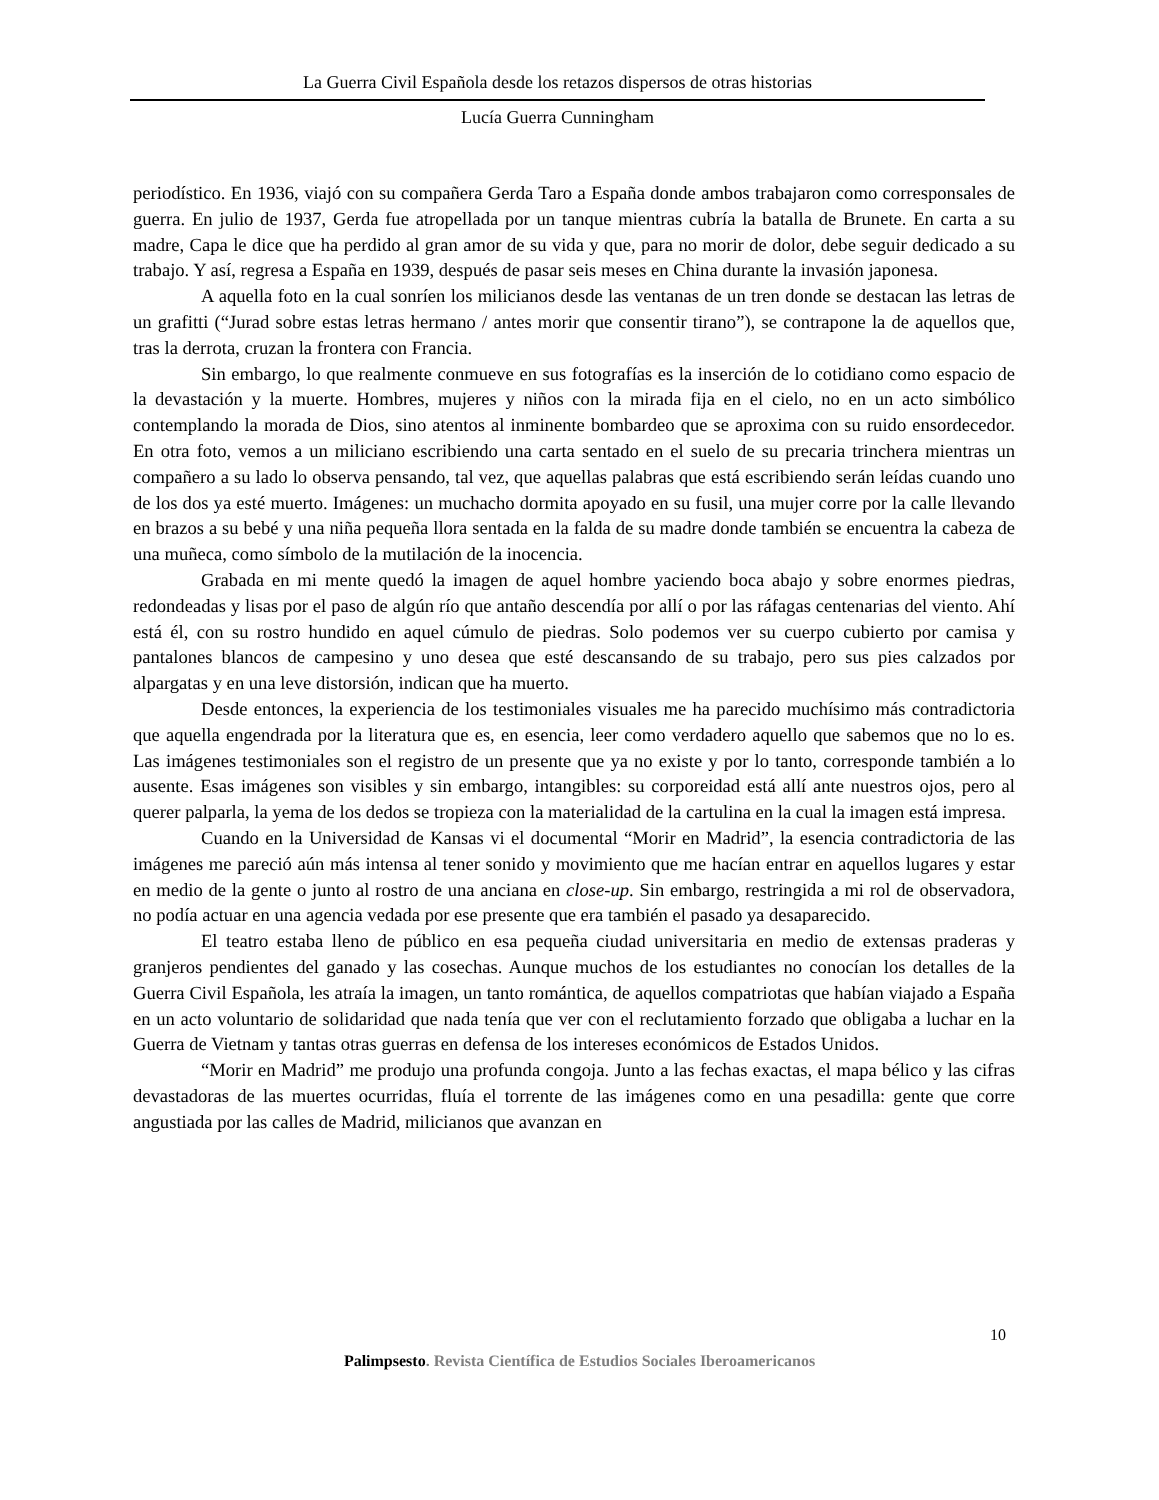La Guerra Civil Española desde los retazos dispersos de otras historias
Lucía Guerra Cunningham
periodístico. En 1936, viajó con su compañera Gerda Taro a España donde ambos trabajaron como corresponsales de guerra. En julio de 1937, Gerda fue atropellada por un tanque mientras cubría la batalla de Brunete. En carta a su madre, Capa le dice que ha perdido al gran amor de su vida y que, para no morir de dolor, debe seguir dedicado a su trabajo. Y así, regresa a España en 1939, después de pasar seis meses en China durante la invasión japonesa.
A aquella foto en la cual sonríen los milicianos desde las ventanas de un tren donde se destacan las letras de un grafitti (“Jurad sobre estas letras hermano / antes morir que consentir tirano”), se contrapone la de aquellos que, tras la derrota, cruzan la frontera con Francia.
Sin embargo, lo que realmente conmueve en sus fotografías es la inserción de lo cotidiano como espacio de la devastación y la muerte. Hombres, mujeres y niños con la mirada fija en el cielo, no en un acto simbólico contemplando la morada de Dios, sino atentos al inminente bombardeo que se aproxima con su ruido ensordecedor. En otra foto, vemos a un miliciano escribiendo una carta sentado en el suelo de su precaria trinchera mientras un compañero a su lado lo observa pensando, tal vez, que aquellas palabras que está escribiendo serán leídas cuando uno de los dos ya esté muerto. Imágenes: un muchacho dormita apoyado en su fusil, una mujer corre por la calle llevando en brazos a su bebé y una niña pequeña llora sentada en la falda de su madre donde también se encuentra la cabeza de una muñeca, como símbolo de la mutilación de la inocencia.
Grabada en mi mente quedó la imagen de aquel hombre yaciendo boca abajo y sobre enormes piedras, redondeadas y lisas por el paso de algún río que antaño descendía por allí o por las ráfagas centenarias del viento. Ahí está él, con su rostro hundido en aquel cúmulo de piedras. Solo podemos ver su cuerpo cubierto por camisa y pantalones blancos de campesino y uno desea que esté descansando de su trabajo, pero sus pies calzados por alpargatas y en una leve distorsión, indican que ha muerto.
Desde entonces, la experiencia de los testimoniales visuales me ha parecido muchísimo más contradictoria que aquella engendrada por la literatura que es, en esencia, leer como verdadero aquello que sabemos que no lo es. Las imágenes testimoniales son el registro de un presente que ya no existe y por lo tanto, corresponde también a lo ausente. Esas imágenes son visibles y sin embargo, intangibles: su corporeidad está allí ante nuestros ojos, pero al querer palparla, la yema de los dedos se tropieza con la materialidad de la cartulina en la cual la imagen está impresa.
Cuando en la Universidad de Kansas vi el documental “Morir en Madrid”, la esencia contradictoria de las imágenes me pareció aún más intensa al tener sonido y movimiento que me hacían entrar en aquellos lugares y estar en medio de la gente o junto al rostro de una anciana en close-up. Sin embargo, restringida a mi rol de observadora, no podía actuar en una agencia vedada por ese presente que era también el pasado ya desaparecido.
El teatro estaba lleno de público en esa pequeña ciudad universitaria en medio de extensas praderas y granjeros pendientes del ganado y las cosechas. Aunque muchos de los estudiantes no conocían los detalles de la Guerra Civil Española, les atraía la imagen, un tanto romántica, de aquellos compatriotas que habían viajado a España en un acto voluntario de solidaridad que nada tenía que ver con el reclutamiento forzado que obligaba a luchar en la Guerra de Vietnam y tantas otras guerras en defensa de los intereses económicos de Estados Unidos.
“Morir en Madrid” me produjo una profunda congoja. Junto a las fechas exactas, el mapa bélico y las cifras devastadoras de las muertes ocurridas, fluía el torrente de las imágenes como en una pesadilla: gente que corre angustiada por las calles de Madrid, milicianos que avanzan en
10
Palimpsesto. Revista Científica de Estudios Sociales Iberoamericanos